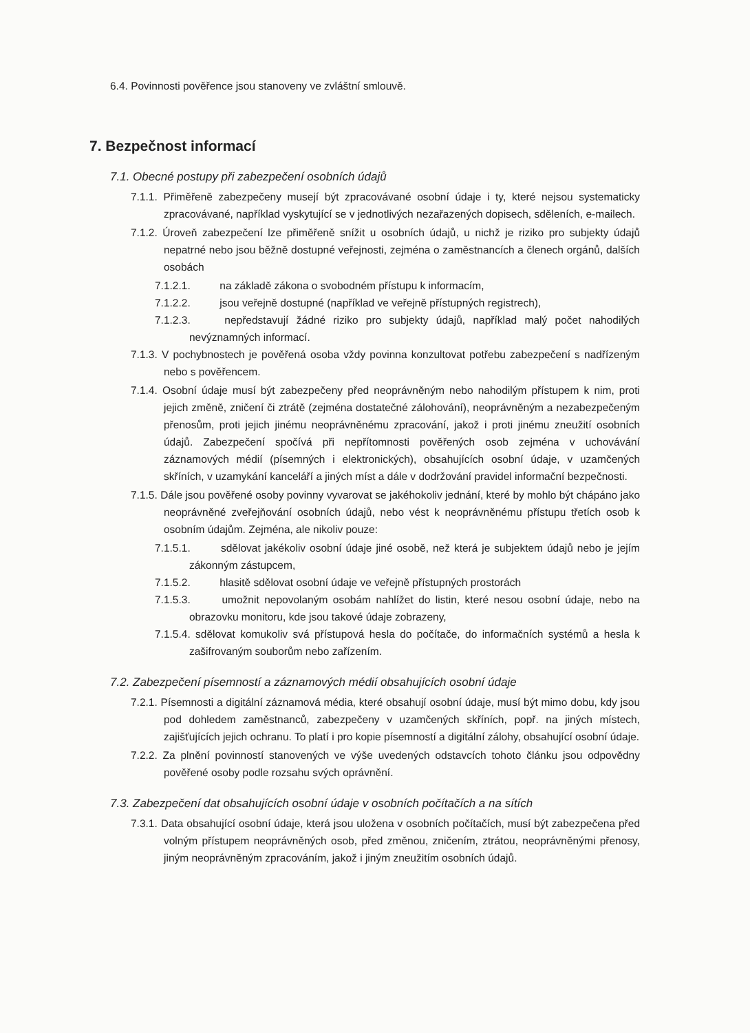6.4. Povinnosti pověřence jsou stanoveny ve zvláštní smlouvě.
7. Bezpečnost informací
7.1. Obecné postupy při zabezpečení osobních údajů
7.1.1. Přiměřeně zabezpečeny musejí být zpracovávané osobní údaje i ty, které nejsou systematicky zpracovávané, například vyskytující se v jednotlivých nezařazených dopisech, sděleních, e-mailech.
7.1.2. Úroveň zabezpečení lze přiměřeně snížit u osobních údajů, u nichž je riziko pro subjekty údajů nepatrné nebo jsou běžně dostupné veřejnosti, zejména o zaměstnancích a členech orgánů, dalších osobách
7.1.2.1. na základě zákona o svobodném přístupu k informacím,
7.1.2.2. jsou veřejně dostupné (například ve veřejně přístupných registrech),
7.1.2.3. nepředstavují žádné riziko pro subjekty údajů, například malý počet nahodilých nevýznamných informací.
7.1.3. V pochybnostech je pověřená osoba vždy povinna konzultovat potřebu zabezpečení s nadřízeným nebo s pověřencem.
7.1.4. Osobní údaje musí být zabezpečeny před neoprávněným nebo nahodilým přístupem k nim, proti jejich změně, zničení či ztrátě (zejména dostatečné zálohování), neoprávněným a nezabezpečeným přenosům, proti jejich jinému neoprávněnému zpracování, jakož i proti jinému zneužití osobních údajů. Zabezpečení spočívá při nepřítomnosti pověřených osob zejména v uchovávání záznamových médií (písemných i elektronických), obsahujících osobní údaje, v uzamčených skříních, v uzamykání kanceláří a jiných míst a dále v dodržování pravidel informační bezpečnosti.
7.1.5. Dále jsou pověřené osoby povinny vyvarovat se jakéhokoliv jednání, které by mohlo být chápáno jako neoprávněné zveřejňování osobních údajů, nebo vést k neoprávněnému přístupu třetích osob k osobním údajům. Zejména, ale nikoliv pouze:
7.1.5.1. sdělovat jakékoliv osobní údaje jiné osobě, než která je subjektem údajů nebo je jejím zákonným zástupcem,
7.1.5.2. hlasitě sdělovat osobní údaje ve veřejně přístupných prostorách
7.1.5.3. umožnit nepovolaným osobám nahlížet do listin, které nesou osobní údaje, nebo na obrazovku monitoru, kde jsou takové údaje zobrazeny,
7.1.5.4. sdělovat komukoliv svá přístupová hesla do počítače, do informačních systémů a hesla k zašifrovaným souborům nebo zařízením.
7.2. Zabezpečení písemností a záznamových médií obsahujících osobní údaje
7.2.1. Písemnosti a digitální záznamová média, které obsahují osobní údaje, musí být mimo dobu, kdy jsou pod dohledem zaměstnanců, zabezpečeny v uzamčených skříních, popř. na jiných místech, zajišťujících jejich ochranu. To platí i pro kopie písemností a digitální zálohy, obsahující osobní údaje.
7.2.2. Za plnění povinností stanovených ve výše uvedených odstavcích tohoto článku jsou odpovědny pověřené osoby podle rozsahu svých oprávnění.
7.3. Zabezpečení dat obsahujících osobní údaje v osobních počítačích a na sítích
7.3.1. Data obsahující osobní údaje, která jsou uložena v osobních počítačích, musí být zabezpečena před volným přístupem neoprávněných osob, před změnou, zničením, ztrátou, neoprávněnými přenosy, jiným neoprávněným zpracováním, jakož i jiným zneužitím osobních údajů.